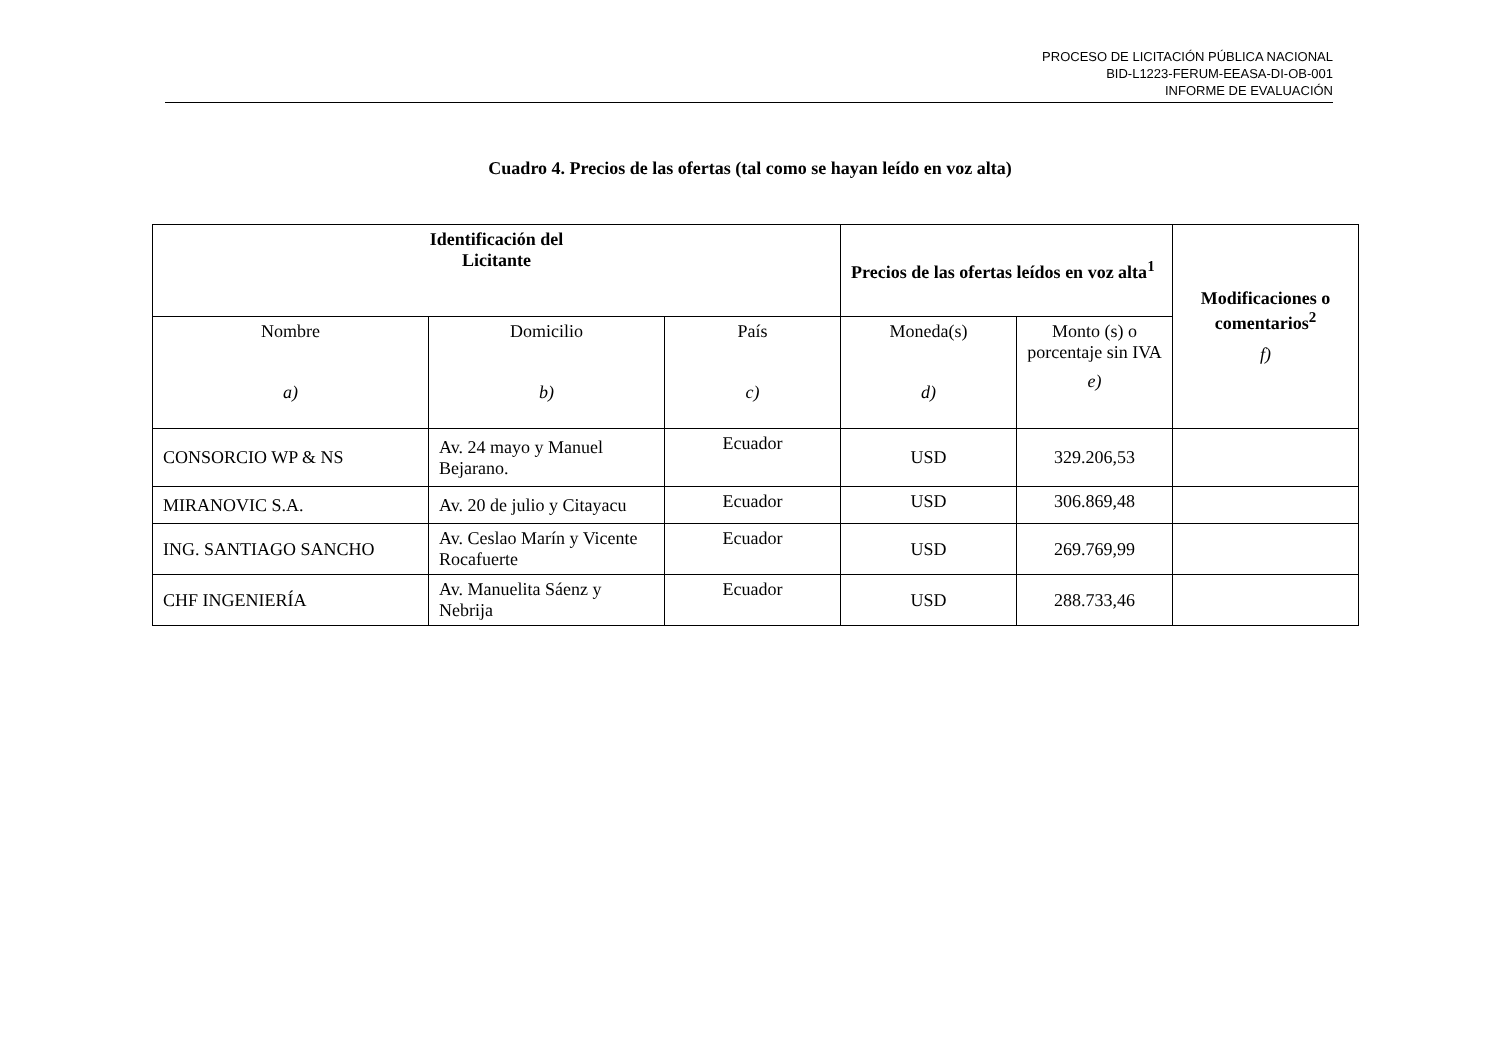PROCESO DE LICITACIÓN PÚBLICA NACIONAL
BID-L1223-FERUM-EEASA-DI-OB-001
INFORME DE EVALUACIÓN
Cuadro 4. Precios de las ofertas (tal como se hayan leído en voz alta)
| Identificación del Licitante | | | Precios de las ofertas leídos en voz alta<sup>1</sup> | | Modificaciones o comentarios<sup>2</sup> f) |
| --- | --- | --- | --- | --- | --- |
| Nombre a) | Domicilio b) | País c) | Moneda(s) d) | Monto (s) o porcentaje sin IVA e) | |
| CONSORCIO WP & NS | Av. 24 mayo y Manuel Bejarano. | Ecuador | USD | 329.206,53 | |
| MIRANOVIC S.A. | Av. 20 de julio y Citayacu | Ecuador | USD | 306.869,48 | |
| ING. SANTIAGO SANCHO | Av. Ceslao Marín y Vicente Rocafuerte | Ecuador | USD | 269.769,99 | |
| CHF INGENIERÍA | Av. Manuelita Sáenz y Nebrija | Ecuador | USD | 288.733,46 | |